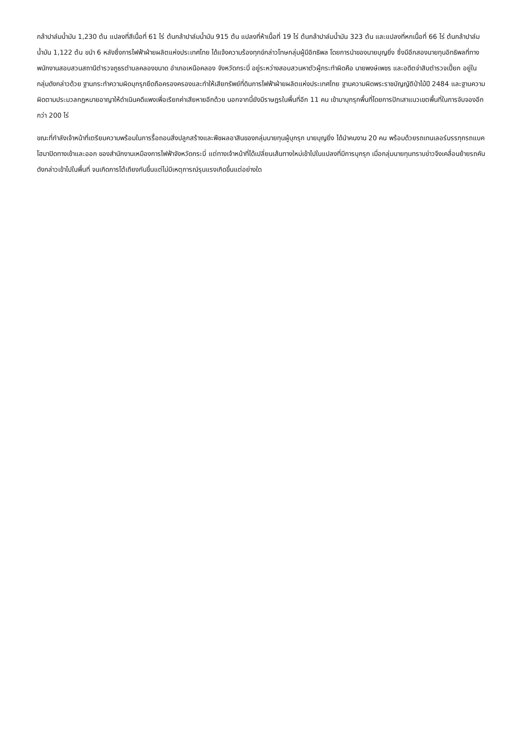กล้าปาล์มน้ำมัน 1,230 ต้น แปลงที่สีเนื้อที่ 61 ไร่ ต้นกล้าปาล์มน้ำมัน 915 ต้น แปลงที่ห้าเนื้อที่ 19 ไร่ ต้นกล้าปาล์มน้ำมัน 323 ต้น และแปลงที่หกเนื้อที่ 66 ไร่ ต้นกล้าปาล์มน้ำมัน 1,122 ต้น ขนำ 6 หลังซึ่งการไฟฟ้าฝ่ายผลิตแห่งประเทศไทย ได้แจ้งความร้องทุกข์กล่าวโทษกลุ่มผู้มีอิทธิพล โดยการนำของนายบุญยิ่ง ซึ่งมีอีกสองนายทุนอิทธิพลที่ทางพนักงานสอบสวนสถานีตำรวจภูธรตำบลคลองขนาด อำเภอเหนือคลอง จังหวัดกระบี่ อยู่ระหว่างสอบสวนหาตัวผู้กระทำผิดคือ นายพงษ์เพชร และอดีตจ่าสิบตำรวจเปี๊ยก อยู่ในกลุ่มดังกล่าวด้วย ฐานกระทำความผิดบุกรุกยึดถือครองครองและทำให้เสียทรัพย์ที่ดินการไฟฟ้าฝ่ายผลิตแห่งประเทศไทย ฐานความผิดพระราชบัญญัติป่าไม้ปี 2484 และฐานความผิดตามประมวลกฎหมายอาญาให้ดำเนินคดีแพงเพื่อเรียกค่าเสียหายอีกด้วย นอกจากนี้ยังมีราษฎรในพื้นที่อีก 11 คน เข้ามาบุกรุกพื้นที่โดยการปักเสาแนวเขตพื้นที่ในการจับจองอีกกว่า 200 ไร่
ขณะที่กำลังเจ้าหน้าที่เตรียมความพร้อมในการรื้อถอนสิ่งปลูกสร้างและพืชผลอาสินของกลุ่มนายทุนผู้บุกรุก นายบุญยิ่ง ได้นำคนงาน 20 คน พร้อมด้วยรถเทนเลอร์บรรทุกรถแบคโฮมาปิดทางเข้าและออก ของสำนักงานเหมืองการไฟฟ้าจังหวัดกระบี่ แต่ทางเจ้าหน้าที่ได้เปลี่ยนเส้นทางใหม่เข้าไปในแปลงที่มีการบุกรุก เมื่อกลุ่มนายทุนทราบข่าวจึงเคลื่อนย้ายรถคันดังกล่าวเข้าไปในพื้นที่ จนเกิดการโต้เถียงกันขึ้นแต่ไม่มีเหตุการณ์รุนแรงเกิดขึ้นแต่อย่างใด